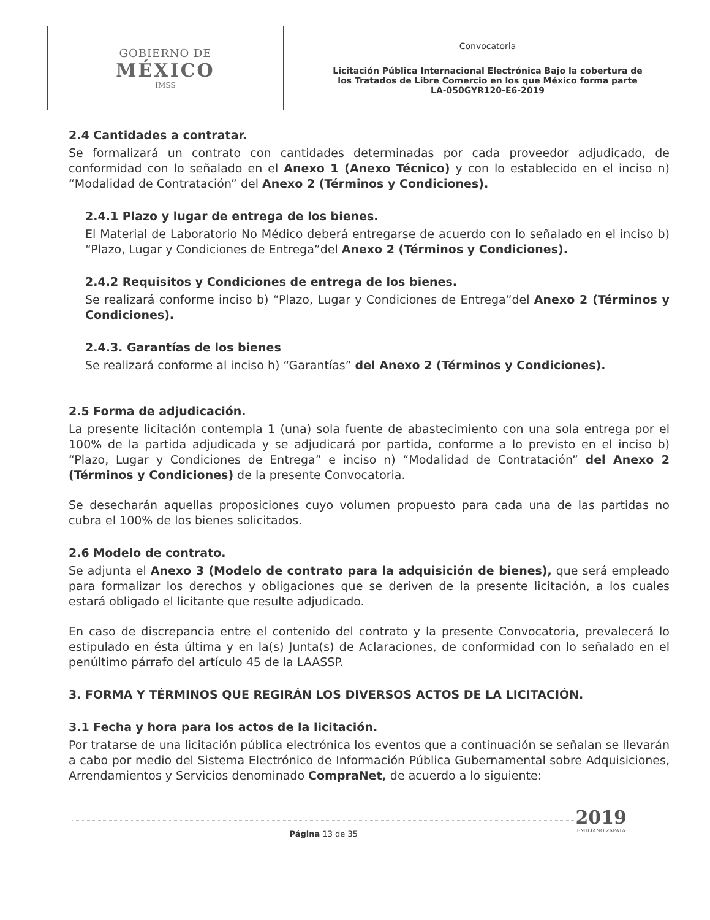| GOBIERNO DE MÉXICO IMSS | Convocatoria Licitación Pública Internacional Electrónica Bajo la cobertura de los Tratados de Libre Comercio en los que México forma parte LA-050GYR120-E6-2019 |
2.4 Cantidades a contratar.
Se formalizará un contrato con cantidades determinadas por cada proveedor adjudicado, de conformidad con lo señalado en el Anexo 1 (Anexo Técnico) y con lo establecido en el inciso n) “Modalidad de Contratación” del Anexo 2 (Términos y Condiciones).
2.4.1 Plazo y lugar de entrega de los bienes.
El Material de Laboratorio No Médico deberá entregarse de acuerdo con lo señalado en el inciso b) “Plazo, Lugar y Condiciones de Entrega”del Anexo 2 (Términos y Condiciones).
2.4.2 Requisitos y Condiciones de entrega de los bienes.
Se realizará conforme inciso b) “Plazo, Lugar y Condiciones de Entrega”del Anexo 2 (Términos y Condiciones).
2.4.3. Garantías de los bienes
Se realizará conforme al inciso h) “Garantías” del Anexo 2 (Términos y Condiciones).
2.5 Forma de adjudicación.
La presente licitación contempla 1 (una) sola fuente de abastecimiento con una sola entrega por el 100% de la partida adjudicada y se adjudicará por partida, conforme a lo previsto en el inciso b) “Plazo, Lugar y Condiciones de Entrega” e inciso n) “Modalidad de Contratación” del Anexo 2 (Términos y Condiciones) de la presente Convocatoria.
Se desecharán aquellas proposiciones cuyo volumen propuesto para cada una de las partidas no cubra el 100% de los bienes solicitados.
2.6 Modelo de contrato.
Se adjunta el Anexo 3 (Modelo de contrato para la adquisición de bienes), que será empleado para formalizar los derechos y obligaciones que se deriven de la presente licitación, a los cuales estará obligado el licitante que resulte adjudicado.
En caso de discrepancia entre el contenido del contrato y la presente Convocatoria, prevalecerá lo estipulado en ésta última y en la(s) Junta(s) de Aclaraciones, de conformidad con lo señalado en el penúltimo párrafo del artículo 45 de la LAASSP.
3. FORMA Y TÉRMINOS QUE REGIRÁN LOS DIVERSOS ACTOS DE LA LICITACIÓN.
3.1 Fecha y hora para los actos de la licitación.
Por tratarse de una licitación pública electrónica los eventos que a continuación se señalan se llevarán a cabo por medio del Sistema Electrónico de Información Pública Gubernamental sobre Adquisiciones, Arrendamientos y Servicios denominado CompraNet, de acuerdo a lo siguiente:
2019
EMILIANO ZAPATA
Página 13 de 35